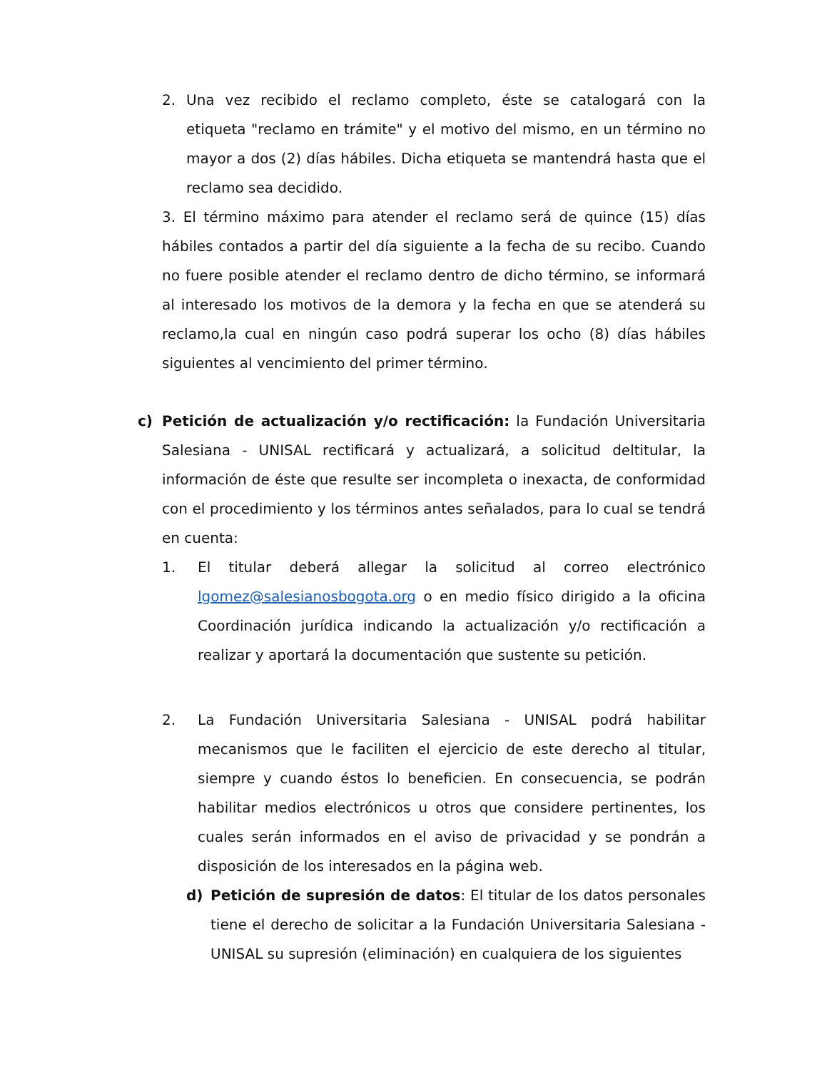2. Una vez recibido el reclamo completo, éste se catalogará con la etiqueta "reclamo en trámite" y el motivo del mismo, en un término no mayor a dos (2) días hábiles. Dicha etiqueta se mantendrá hasta que el reclamo sea decidido.
3. El término máximo para atender el reclamo será de quince (15) días hábiles contados a partir del día siguiente a la fecha de su recibo. Cuando no fuere posible atender el reclamo dentro de dicho término, se informará al interesado los motivos de la demora y la fecha en que se atenderá su reclamo,la cual en ningún caso podrá superar los ocho (8) días hábiles siguientes al vencimiento del primer término.
c) Petición de actualización y/o rectificación: la Fundación Universitaria Salesiana - UNISAL rectificará y actualizará, a solicitud deltitular, la información de éste que resulte ser incompleta o inexacta, de conformidad con el procedimiento y los términos antes señalados, para lo cual se tendrá en cuenta:
1. El titular deberá allegar la solicitud al correo electrónico lgomez@salesianosbogota.org o en medio físico dirigido a la oficina Coordinación jurídica indicando la actualización y/o rectificación a realizar y aportará la documentación que sustente su petición.
2. La Fundación Universitaria Salesiana - UNISAL podrá habilitar mecanismos que le faciliten el ejercicio de este derecho al titular, siempre y cuando éstos lo beneficien. En consecuencia, se podrán habilitar medios electrónicos u otros que considere pertinentes, los cuales serán informados en el aviso de privacidad y se pondrán a disposición de los interesados en la página web.
d) Petición de supresión de datos: El titular de los datos personales tiene el derecho de solicitar a la Fundación Universitaria Salesiana - UNISAL su supresión (eliminación) en cualquiera de los siguientes